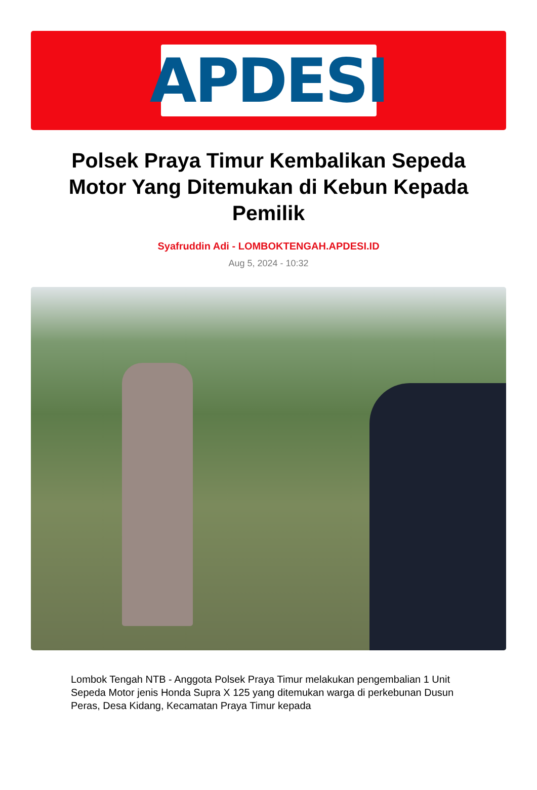APDESI
Polsek Praya Timur Kembalikan Sepeda Motor Yang Ditemukan di Kebun Kepada Pemilik
Syafruddin Adi - LOMBOKTENGAH.APDESI.ID
Aug 5, 2024 - 10:32
Lombok Tengah NTB - Anggota Polsek Praya Timur melakukan pengembalian 1 Unit Sepeda Motor jenis Honda Supra X 125 yang ditemukan warga di perkebunan Dusun Peras, Desa Kidang, Kecamatan Praya Timur kepada